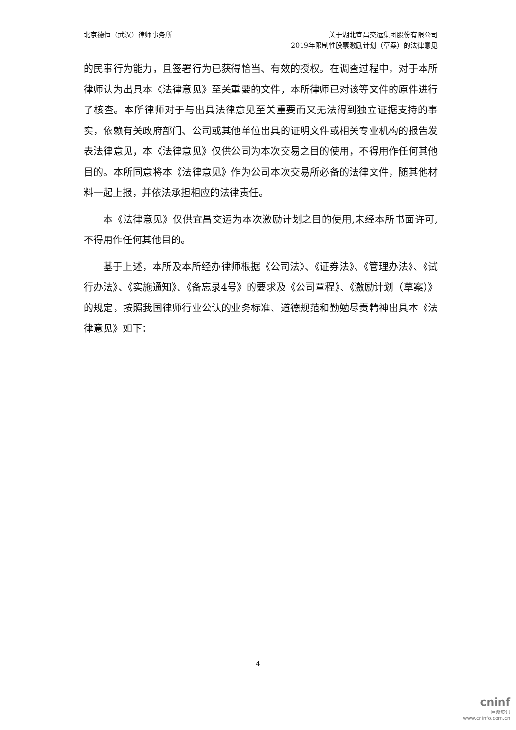北京德恒（武汉）律师事务所 关于湖北宜昌交运集团股份有限公司
2019年限制性股票激励计划（草案）的法律意见
的民事行为能力，且签署行为已获得恰当、有效的授权。在调查过程中，对于本所律师认为出具本《法律意见》至关重要的文件，本所律师已对该等文件的原件进行了核查。本所律师对于与出具法律意见至关重要而又无法得到独立证据支持的事实，依赖有关政府部门、公司或其他单位出具的证明文件或相关专业机构的报告发表法律意见，本《法律意见》仅供公司为本次交易之目的使用，不得用作任何其他目的。本所同意将本《法律意见》作为公司本次交易所必备的法律文件，随其他材料一起上报，并依法承担相应的法律责任。
本《法律意见》仅供宜昌交运为本次激励计划之目的使用,未经本所书面许可,不得用作任何其他目的。
基于上述，本所及本所经办律师根据《公司法》、《证券法》、《管理办法》、《试行办法》、《实施通知》、《备忘录4号》的要求及《公司章程》、《激励计划（草案）》的规定，按照我国律师行业公认的业务标准、道德规范和勤勉尽责精神出具本《法律意见》如下：
4
cninf
巨潮资讯
www.cninfo.com.cn